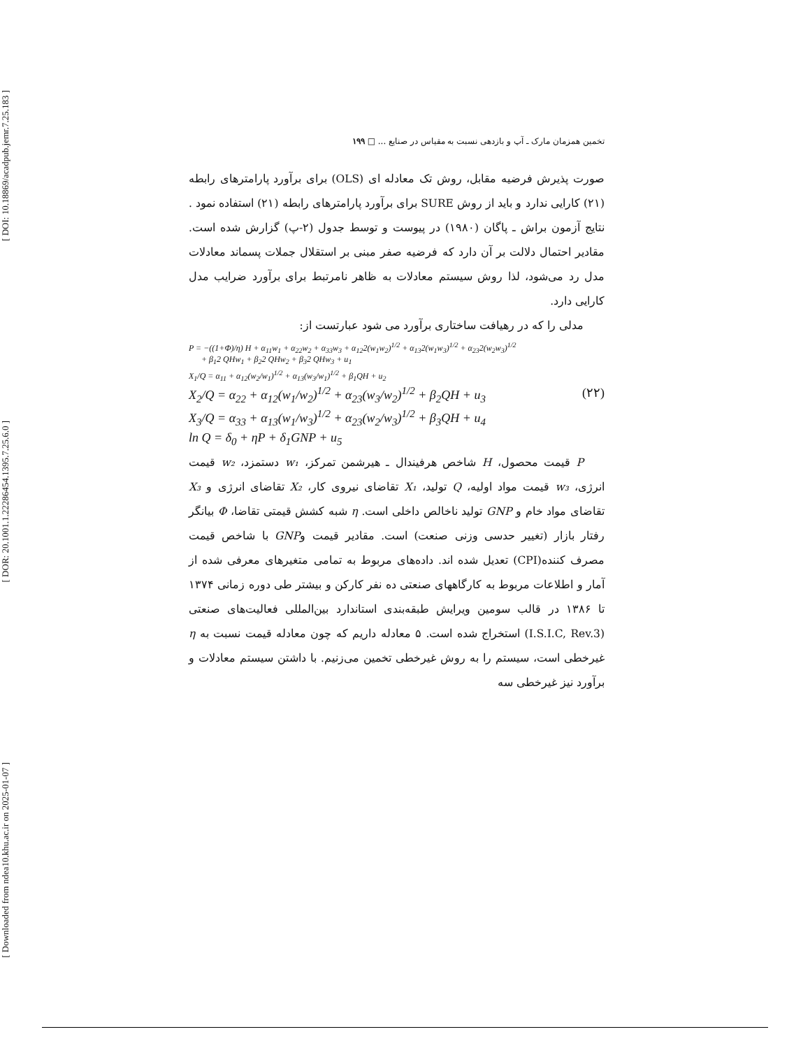[ DOI: 10.18869/acadpub.jemr.7.25.183 ]
[ DOR: 20.1001.1.22286454.1395.7.25.6.0 ]
[ Downloaded from ndea10.khu.ac.ir on 2025-01-07 ]
تخمین همزمان مارک ـ آپ و بازدهی نسبت به مقیاس در صنایع ... □ ۱۹۹
صورت پذیرش فرضیه مقابل، روش تک معادله ای (OLS) برای برآورد پارامترهای رابطه (۲۱) کارایی ندارد و باید از روش SURE برای برآورد پارامترهای رابطه (۲۱) استفاده نمود . نتایج آزمون براش ـ پاگان (۱۹۸۰) در پیوست و توسط جدول (۲-پ) گزارش شده است. مقادیر احتمال دلالت بر آن دارد که فرضیه صفر مبنی بر استقلال جملات پسماند معادلات مدل رد می‌شود، لذا روش سیستم معادلات به ظاهر نامرتبط برای برآورد ضرایب مدل کارایی دارد.
مدلی را که در رهیافت ساختاری برآورد می شود عبارتست از:
P = −((1+Φ)/η) H + α<sub>11</sub>w<sub>1</sub> + α<sub>22</sub>w<sub>2</sub> + α<sub>33</sub>w<sub>3</sub> + α<sub>12</sub>2(w<sub>1</sub>w<sub>2</sub>)<sup>1/2</sup> + α<sub>13</sub>2(w<sub>1</sub>w<sub>3</sub>)<sup>1/2</sup> + α<sub>23</sub>2(w<sub>2</sub>w<sub>3</sub>)<sup>1/2</sup>
+ β<sub>1</sub>2 QHw<sub>1</sub> + β<sub>2</sub>2 QHw<sub>2</sub> + β<sub>3</sub>2 QHw<sub>3</sub> + u<sub>1</sub>
X<sub>1</sub>/Q = α<sub>11</sub> + α<sub>12</sub>(w<sub>2</sub>/w<sub>1</sub>)<sup>1/2</sup> + α<sub>13</sub>(w<sub>3</sub>/w<sub>1</sub>)<sup>1/2</sup> + β<sub>1</sub>QH + u<sub>2</sub>
X<sub>2</sub>/Q = α<sub>22</sub> + α<sub>12</sub>(w<sub>1</sub>/w<sub>2</sub>)<sup>1/2</sup> + α<sub>23</sub>(w<sub>3</sub>/w<sub>2</sub>)<sup>1/2</sup> + β<sub>2</sub>QH + u<sub>3</sub> (۲۲)
X<sub>3</sub>/Q = α<sub>33</sub> + α<sub>13</sub>(w<sub>1</sub>/w<sub>3</sub>)<sup>1/2</sup> + α<sub>23</sub>(w<sub>2</sub>/w<sub>3</sub>)<sup>1/2</sup> + β<sub>3</sub>QH + u<sub>4</sub>
ln Q = δ<sub>0</sub> + ηP + δ<sub>1</sub>GNP + u<sub>5</sub>
P قیمت محصول، H شاخص هرفیندال ـ هیرشمن تمرکز، w₁ دستمزد، w₂ قیمت انرژی، w₃ قیمت مواد اولیه، Q تولید، X₁ تقاضای نیروی کار، X₂ تقاضای انرژی و X₃ تقاضای مواد خام و GNP تولید ناخالص داخلی است. η شبه کشش قیمتی تقاضا، Φ بیانگر رفتار بازار (تغییر حدسی وزنی صنعت) است. مقادیر قیمت وGNP با شاخص قیمت مصرف کننده(CPI) تعدیل شده اند. داده‌های مربوط به تمامی متغیرهای معرفی شده از آمار و اطلاعات مربوط به کارگاههای صنعتی ده نفر کارکن و بیشتر طی دوره زمانی ۱۳۷۴ تا ۱۳۸۶ در قالب سومین ویرایش طبقه‌بندی استاندارد بین‌المللی فعالیت‌های صنعتی (I.S.I.C, Rev.3) استخراج شده است. ۵ معادله داریم که چون معادله قیمت نسبت به η غیرخطی است، سیستم را به روش غیرخطی تخمین می‌زنیم. با داشتن سیستم معادلات و برآورد نیز غیرخطی سه